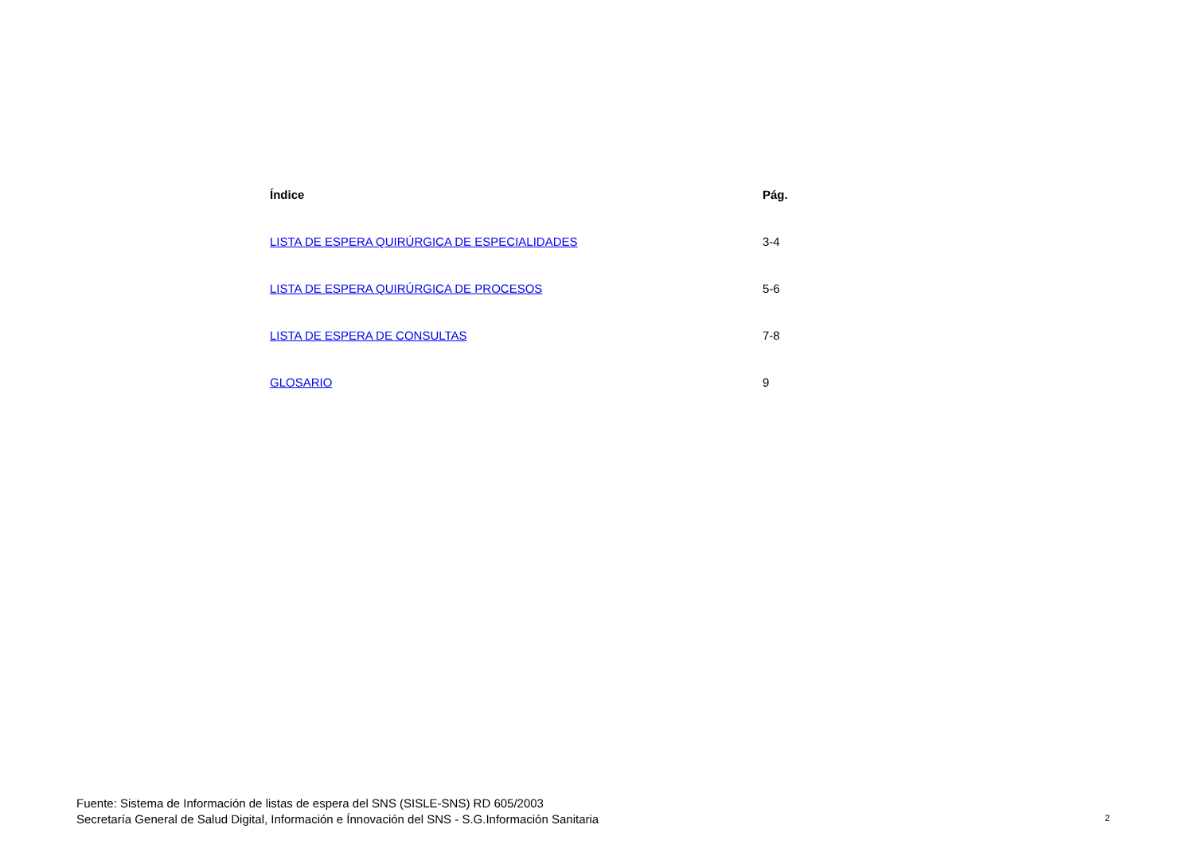| Índice | Pág. |
| --- | --- |
| LISTA DE ESPERA QUIRÚRGICA DE ESPECIALIDADES | 3-4 |
| LISTA DE ESPERA QUIRÚRGICA DE PROCESOS | 5-6 |
| LISTA DE ESPERA DE CONSULTAS | 7-8 |
| GLOSARIO | 9 |
Fuente: Sistema de Información de listas de espera del SNS (SISLE-SNS) RD 605/2003
Secretaría General de Salud Digital, Información e Ínnovación del SNS - S.G.Información Sanitaria
2